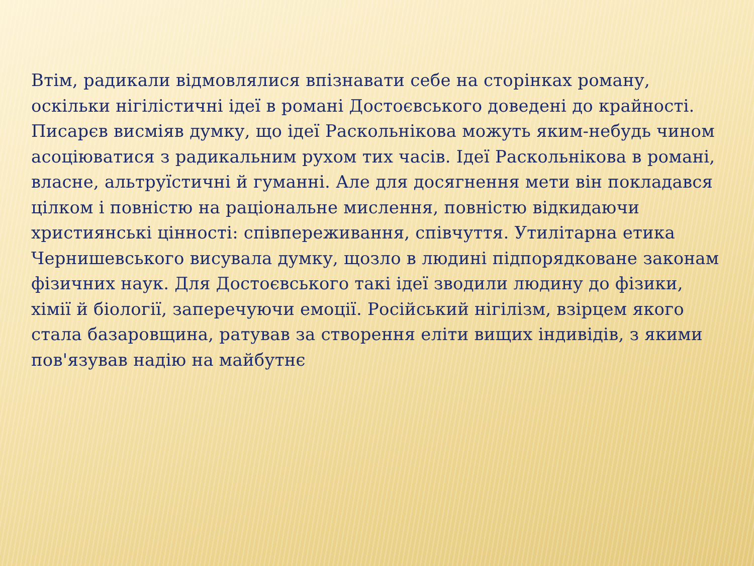Втім, радикали відмовлялися впізнавати себе на сторінках роману, оскільки нігілістичні ідеї в романі Достоєвського доведені до крайності. Писарєв висміяв думку, що ідеї Раскольнікова можуть яким-небудь чином асоціюватися з радикальним рухом тих часів. Ідеї Раскольнікова в романі, власне, альтруїстичні й гуманні. Але для досягнення мети він покладався цілком і повністю на раціональне мислення, повністю відкидаючи християнські цінності: співпереживання, співчуття. Утилітарна етика Чернишевського висувала думку, щозло в людині підпорядковане законам фізичних наук. Для Достоєвського такі ідеї зводили людину до фізики, хімії й біології, заперечуючи емоції. Російський нігілізм, взірцем якого стала базаровщина, ратував за створення еліти вищих індивідів, з якими пов'язував надію на майбутнє